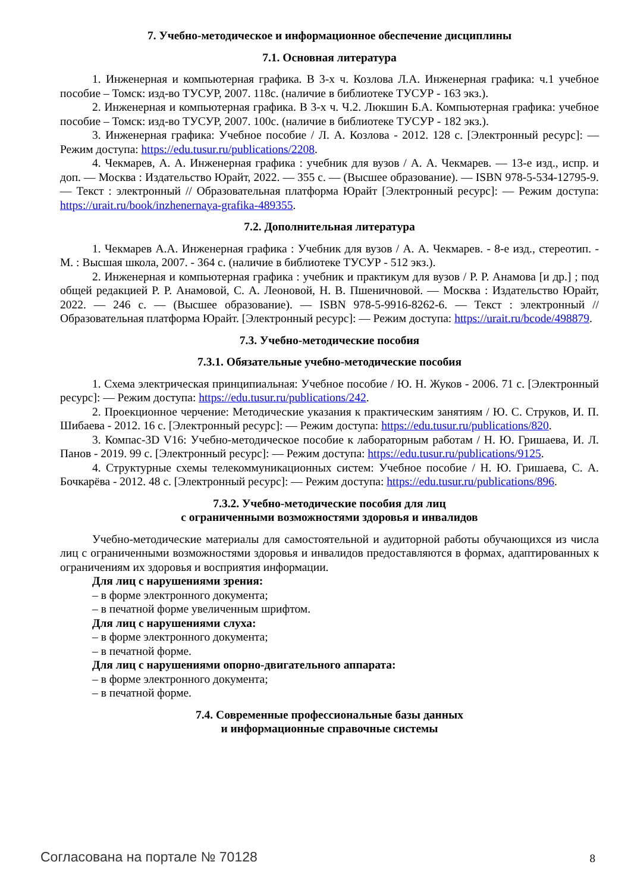7. Учебно-методическое и информационное обеспечение дисциплины
7.1. Основная литература
1. Инженерная и компьютерная графика. В 3-х ч. Козлова Л.А. Инженерная графика: ч.1 учебное пособие – Томск: изд-во ТУСУР, 2007. 118с. (наличие в библиотеке ТУСУР - 163 экз.).
2. Инженерная и компьютерная графика. В 3-х ч. Ч.2. Люкшин Б.А. Компьютерная графика: учебное пособие – Томск: изд-во ТУСУР, 2007. 100с. (наличие в библиотеке ТУСУР - 182 экз.).
3. Инженерная графика: Учебное пособие / Л. А. Козлова - 2012. 128 с. [Электронный ресурс]: — Режим доступа: https://edu.tusur.ru/publications/2208.
4. Чекмарев, А. А. Инженерная графика : учебник для вузов / А. А. Чекмарев. — 13-е изд., испр. и доп. — Москва : Издательство Юрайт, 2022. — 355 с. — (Высшее образование). — ISBN 978-5-534-12795-9. — Текст : электронный // Образовательная платформа Юрайт [Электронный ресурс]: — Режим доступа: https://urait.ru/book/inzhenernaya-grafika-489355.
7.2. Дополнительная литература
1. Чекмарев А.А. Инженерная графика : Учебник для вузов / А. А. Чекмарев. - 8-е изд., стереотип. - М. : Высшая школа, 2007. - 364 с. (наличие в библиотеке ТУСУР - 512 экз.).
2. Инженерная и компьютерная графика : учебник и практикум для вузов / Р. Р. Анамова [и др.] ; под общей редакцией Р. Р. Анамовой, С. А. Леоновой, Н. В. Пшеничновой. — Москва : Издательство Юрайт, 2022. — 246 с. — (Высшее образование). — ISBN 978-5-9916-8262-6. — Текст : электронный // Образовательная платформа Юрайт. [Электронный ресурс]: — Режим доступа: https://urait.ru/bcode/498879.
7.3. Учебно-методические пособия
7.3.1. Обязательные учебно-методические пособия
1. Схема электрическая принципиальная: Учебное пособие / Ю. Н. Жуков - 2006. 71 с. [Электронный ресурс]: — Режим доступа: https://edu.tusur.ru/publications/242.
2. Проекционное черчение: Методические указания к практическим занятиям / Ю. С. Струков, И. П. Шибаева - 2012. 16 с. [Электронный ресурс]: — Режим доступа: https://edu.tusur.ru/publications/820.
3. Компас-3D V16: Учебно-методическое пособие к лабораторным работам / Н. Ю. Гришаева, И. Л. Панов - 2019. 99 с. [Электронный ресурс]: — Режим доступа: https://edu.tusur.ru/publications/9125.
4. Структурные схемы телекоммуникационных систем: Учебное пособие / Н. Ю. Гришаева, С. А. Бочкарёва - 2012. 48 с. [Электронный ресурс]: — Режим доступа: https://edu.tusur.ru/publications/896.
7.3.2. Учебно-методические пособия для лиц
с ограниченными возможностями здоровья и инвалидов
Учебно-методические материалы для самостоятельной и аудиторной работы обучающихся из числа лиц с ограниченными возможностями здоровья и инвалидов предоставляются в формах, адаптированных к ограничениям их здоровья и восприятия информации.
Для лиц с нарушениями зрения:
– в форме электронного документа;
– в печатной форме увеличенным шрифтом.
Для лиц с нарушениями слуха:
– в форме электронного документа;
– в печатной форме.
Для лиц с нарушениями опорно-двигательного аппарата:
– в форме электронного документа;
– в печатной форме.
7.4. Современные профессиональные базы данных
и информационные справочные системы
Согласована на портале № 70128 8